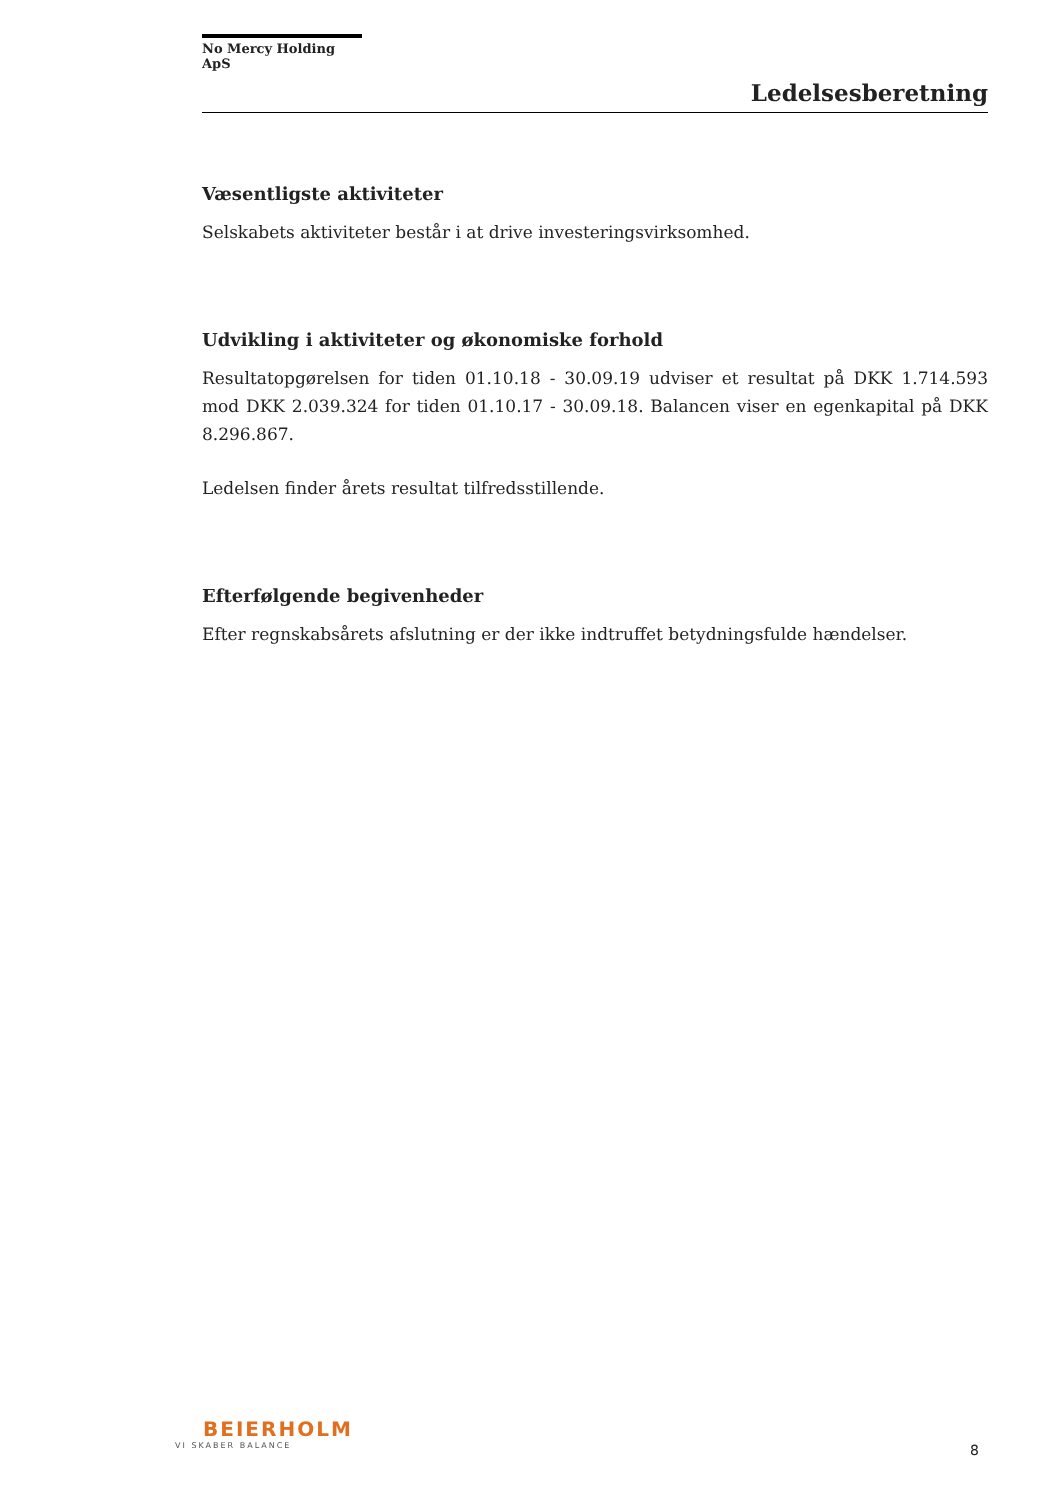No Mercy Holding ApS
Ledelsesberetning
Væsentligste aktiviteter
Selskabets aktiviteter består i at drive investeringsvirksomhed.
Udvikling i aktiviteter og økonomiske forhold
Resultatopgørelsen for tiden 01.10.18 - 30.09.19 udviser et resultat på DKK 1.714.593 mod DKK 2.039.324 for tiden 01.10.17 - 30.09.18. Balancen viser en egenkapital på DKK 8.296.867.
Ledelsen finder årets resultat tilfredsstillende.
Efterfølgende begivenheder
Efter regnskabsårets afslutning er der ikke indtruffet betydningsfulde hændelser.
BEIERHOLM
VI SKABER BALANCE
8